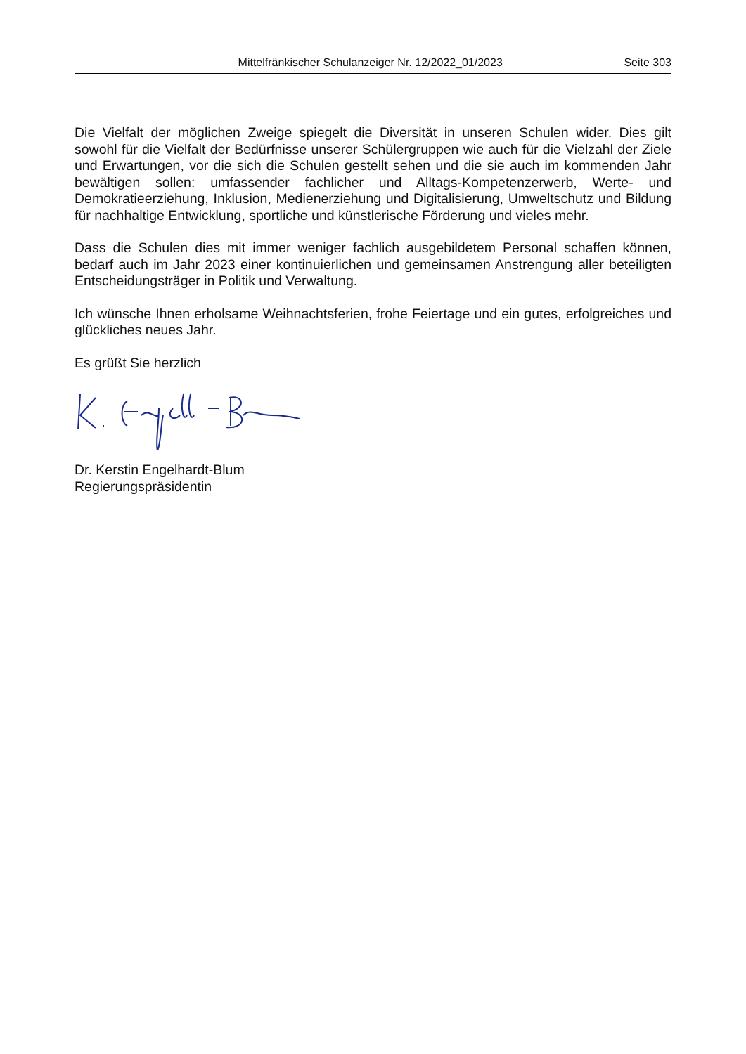Mittelfränkischer Schulanzeiger Nr. 12/2022_01/2023 Seite 303
Die Vielfalt der möglichen Zweige spiegelt die Diversität in unseren Schulen wider. Dies gilt sowohl für die Vielfalt der Bedürfnisse unserer Schülergruppen wie auch für die Vielzahl der Ziele und Erwartungen, vor die sich die Schulen gestellt sehen und die sie auch im kommenden Jahr bewältigen sollen: umfassender fachlicher und Alltags-Kompetenzerwerb, Werte- und Demokratieerziehung, Inklusion, Medienerziehung und Digitalisierung, Umweltschutz und Bildung für nachhaltige Entwicklung, sportliche und künstlerische Förderung und vieles mehr.
Dass die Schulen dies mit immer weniger fachlich ausgebildetem Personal schaffen können, bedarf auch im Jahr 2023 einer kontinuierlichen und gemeinsamen Anstrengung aller beteiligten Entscheidungsträger in Politik und Verwaltung.
Ich wünsche Ihnen erholsame Weihnachtsferien, frohe Feiertage und ein gutes, erfolgreiches und glückliches neues Jahr.
Es grüßt Sie herzlich
Dr. Kerstin Engelhardt-Blum
Regierungspräsidentin